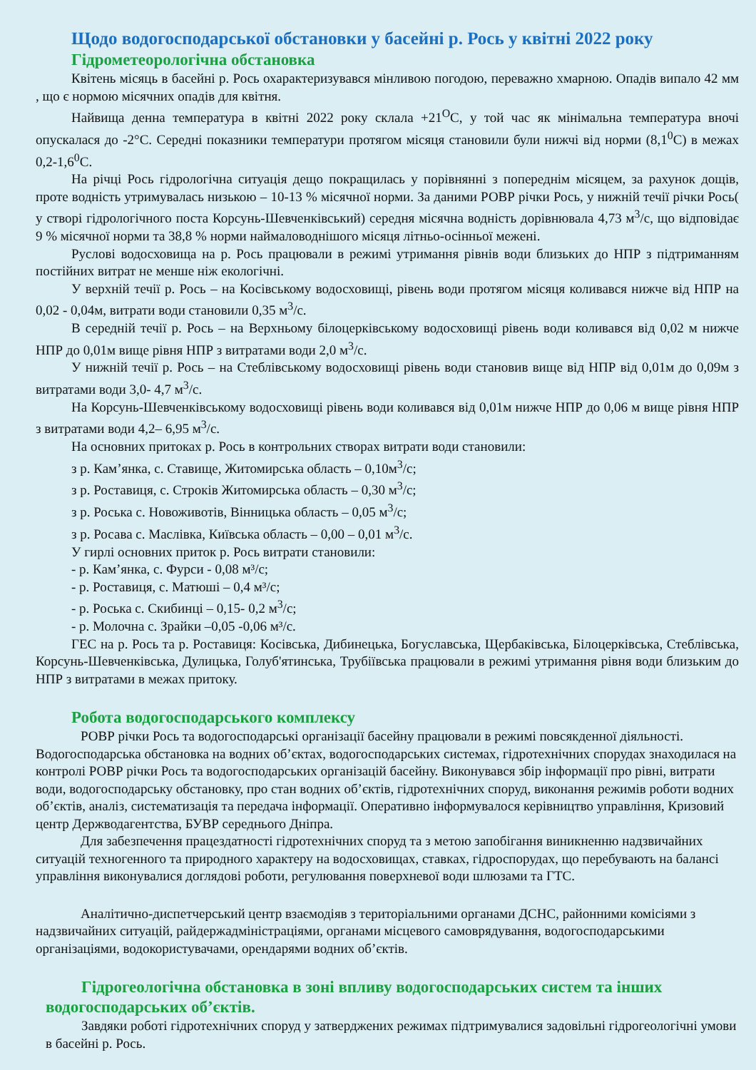Щодо водогосподарської обстановки у басейні р. Рось у квітні 2022 року
Гідрометеорологічна обстановка
Квітень місяць в басейні р. Рось охарактеризувався мінливою погодою, переважно хмарною. Опадів випало 42 мм , що є нормою місячних опадів для квітня.
Найвища денна температура в квітні 2022 року склала +21<sup>О</sup>С, у той час як мінімальна температура вночі опускалася до -2°С. Середні показники температури протягом місяця становили були нижчі від норми (8,1<sup>0</sup>С) в межах 0,2-1,6<sup>0</sup>С.
На річці Рось гідрологічна ситуація дещо покращилась у порівнянні з попереднім місяцем, за рахунок дощів, проте водність утримувалась низькою – 10-13 % місячної норми. За даними РОВР річки Рось, у нижній течії річки Рось( у створі гідрологічного поста Корсунь-Шевченківський) середня місячна водність дорівнювала 4,73 м<sup>3</sup>/с, що відповідає 9 % місячної норми та 38,8 % норми наймаловоднішого місяця літньо-осінньої межені.
Руслові водосховища на р. Рось працювали в режимі утримання рівнів води близьких до НПР з підтриманням постійних витрат не менше ніж екологічні.
У верхній течії р. Рось – на Косівському водосховищі, рівень води протягом місяця коливався нижче від НПР на 0,02 - 0,04м, витрати води становили 0,35 м<sup>3</sup>/с.
В середній течії р. Рось – на Верхньому білоцерківському водосховищі рівень води коливався від 0,02 м нижче НПР до 0,01м вище рівня НПР з витратами води 2,0 м<sup>3</sup>/с.
У нижній течії р. Рось – на Стеблівському водосховищі рівень води становив вище від НПР від 0,01м до 0,09м з витратами води 3,0- 4,7 м<sup>3</sup>/с.
На Корсунь-Шевченківському водосховищі рівень води коливався від 0,01м нижче НПР до 0,06 м вище рівня НПР з витратами води 4,2– 6,95 м<sup>3</sup>/с.
На основних притоках р. Рось в контрольних створах витрати води становили:
з р. Кам’янка, с. Ставище, Житомирська область – 0,10м<sup>3</sup>/с;
з р. Роставиця, с. Строків Житомирська область – 0,30 м<sup>3</sup>/с;
з р. Роська с. Новоживотів, Вінницька область – 0,05 м<sup>3</sup>/с;
з р. Росава с. Маслівка, Київська область – 0,00 – 0,01 м<sup>3</sup>/с.
У гирлі основних приток р. Рось витрати становили:
- р. Кам’янка, с. Фурси - 0,08 м³/с;
- р. Роставиця, с. Матюші – 0,4 м³/с;
- р. Роська с. Скибинці – 0,15- 0,2 м<sup>3</sup>/с;
- р. Молочна с. Зрайки –0,05 -0,06 м³/с.
ГЕС на р. Рось та р. Роставиця: Косівська, Дибинецька, Богуславська, Щербаківська, Білоцерківська, Стеблівська, Корсунь-Шевченківська, Дулицька, Голуб'ятинська, Трубіївська працювали в режимі утримання рівня води близьким до НПР з витратами в межах притоку.
Робота водогосподарського комплексу
РОВР річки Рось та водогосподарські організації басейну працювали в режимі повсякденної діяльності. Водогосподарська обстановка на водних об’єктах, водогосподарських системах, гідротехнічних спорудах знаходилася на контролі РОВР річки Рось та водогосподарських організацій басейну. Виконувався збір інформації про рівні, витрати води, водогосподарську обстановку, про стан водних об’єктів, гідротехнічних споруд, виконання режимів роботи водних об’єктів, аналіз, систематизація та передача інформації. Оперативно інформувалося керівництво управління, Кризовий центр Держводагентства, БУВР середнього Дніпра.
Для забезпечення працездатності гідротехнічних споруд та з метою запобігання виникненню надзвичайних ситуацій техногенного та природного характеру на водосховищах, ставках, гідроспорудах, що перебувають на балансі управління виконувалися доглядові роботи, регулювання поверхневої води шлюзами та ГТС.
Аналітично-диспетчерський центр взаємодіяв з територіальними органами ДСНС, районними комісіями з надзвичайних ситуацій, райдержадміністраціями, органами місцевого самоврядування, водогосподарськими організаціями, водокористувачами, орендарями водних об’єктів.
Гідрогеологічна обстановка в зоні впливу водогосподарських систем та інших водогосподарських об’єктів.
Завдяки роботі гідротехнічних споруд у затверджених режимах підтримувалися задовільні гідрогеологічні умови в басейні р. Рось.